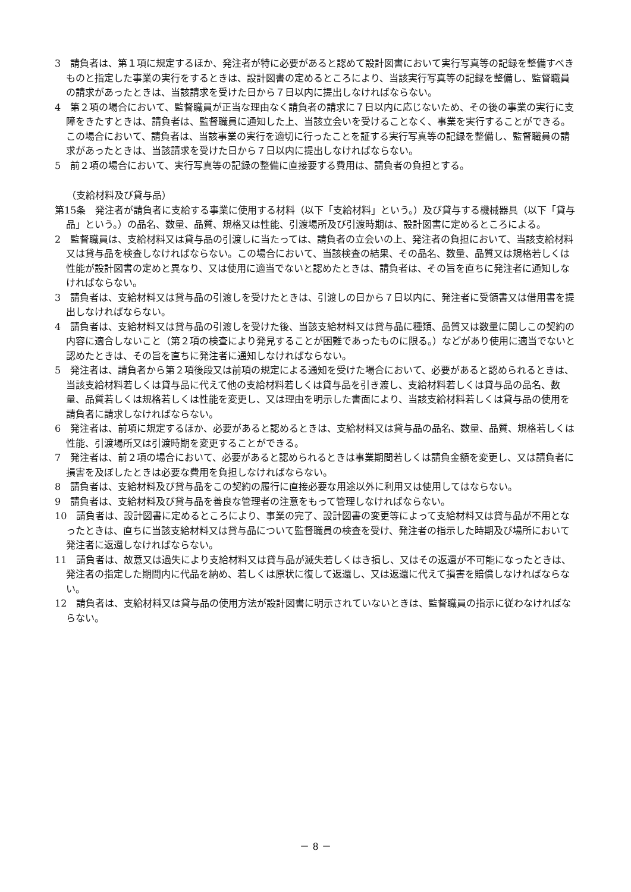3　請負者は、第１項に規定するほか、発注者が特に必要があると認めて設計図書において実行写真等の記録を整備すべきものと指定した事業の実行をするときは、設計図書の定めるところにより、当該実行写真等の記録を整備し、監督職員の請求があったときは、当該請求を受けた日から７日以内に提出しなければならない。
4　第２項の場合において、監督職員が正当な理由なく請負者の請求に７日以内に応じないため、その後の事業の実行に支障をきたすときは、請負者は、監督職員に通知した上、当該立会いを受けることなく、事業を実行することができる。この場合において、請負者は、当該事業の実行を適切に行ったことを証する実行写真等の記録を整備し、監督職員の請求があったときは、当該請求を受けた日から７日以内に提出しなければならない。
5　前２項の場合において、実行写真等の記録の整備に直接要する費用は、請負者の負担とする。
（支給材料及び貸与品）
第15条　発注者が請負者に支給する事業に使用する材料（以下「支給材料」という。）及び貸与する機械器具（以下「貸与品」という。）の品名、数量、品質、規格又は性能、引渡場所及び引渡時期は、設計図書に定めるところによる。
2　監督職員は、支給材料又は貸与品の引渡しに当たっては、請負者の立会いの上、発注者の負担において、当該支給材料又は貸与品を検査しなければならない。この場合において、当該検査の結果、その品名、数量、品質又は規格若しくは性能が設計図書の定めと異なり、又は使用に適当でないと認めたときは、請負者は、その旨を直ちに発注者に通知しなければならない。
3　請負者は、支給材料又は貸与品の引渡しを受けたときは、引渡しの日から７日以内に、発注者に受領書又は借用書を提出しなければならない。
4　請負者は、支給材料又は貸与品の引渡しを受けた後、当該支給材料又は貸与品に種類、品質又は数量に関しこの契約の内容に適合しないこと（第２項の検査により発見することが困難であったものに限る。）などがあり使用に適当でないと認めたときは、その旨を直ちに発注者に通知しなければならない。
5　発注者は、請負者から第２項後段又は前項の規定による通知を受けた場合において、必要があると認められるときは、当該支給材料若しくは貸与品に代えて他の支給材料若しくは貸与品を引き渡し、支給材料若しくは貸与品の品名、数量、品質若しくは規格若しくは性能を変更し、又は理由を明示した書面により、当該支給材料若しくは貸与品の使用を請負者に請求しなければならない。
6　発注者は、前項に規定するほか、必要があると認めるときは、支給材料又は貸与品の品名、数量、品質、規格若しくは性能、引渡場所又は引渡時期を変更することができる。
7　発注者は、前２項の場合において、必要があると認められるときは事業期間若しくは請負金額を変更し、又は請負者に損害を及ぼしたときは必要な費用を負担しなければならない。
8　請負者は、支給材料及び貸与品をこの契約の履行に直接必要な用途以外に利用又は使用してはならない。
9　請負者は、支給材料及び貸与品を善良な管理者の注意をもって管理しなければならない。
10　請負者は、設計図書に定めるところにより、事業の完了、設計図書の変更等によって支給材料又は貸与品が不用となったときは、直ちに当該支給材料又は貸与品について監督職員の検査を受け、発注者の指示した時期及び場所において発注者に返還しなければならない。
11　請負者は、故意又は過失により支給材料又は貸与品が滅失若しくはき損し、又はその返還が不可能になったときは、発注者の指定した期間内に代品を納め、若しくは原状に復して返還し、又は返還に代えて損害を賠償しなければならない。
12　請負者は、支給材料又は貸与品の使用方法が設計図書に明示されていないときは、監督職員の指示に従わなければならない。
－ 8 －